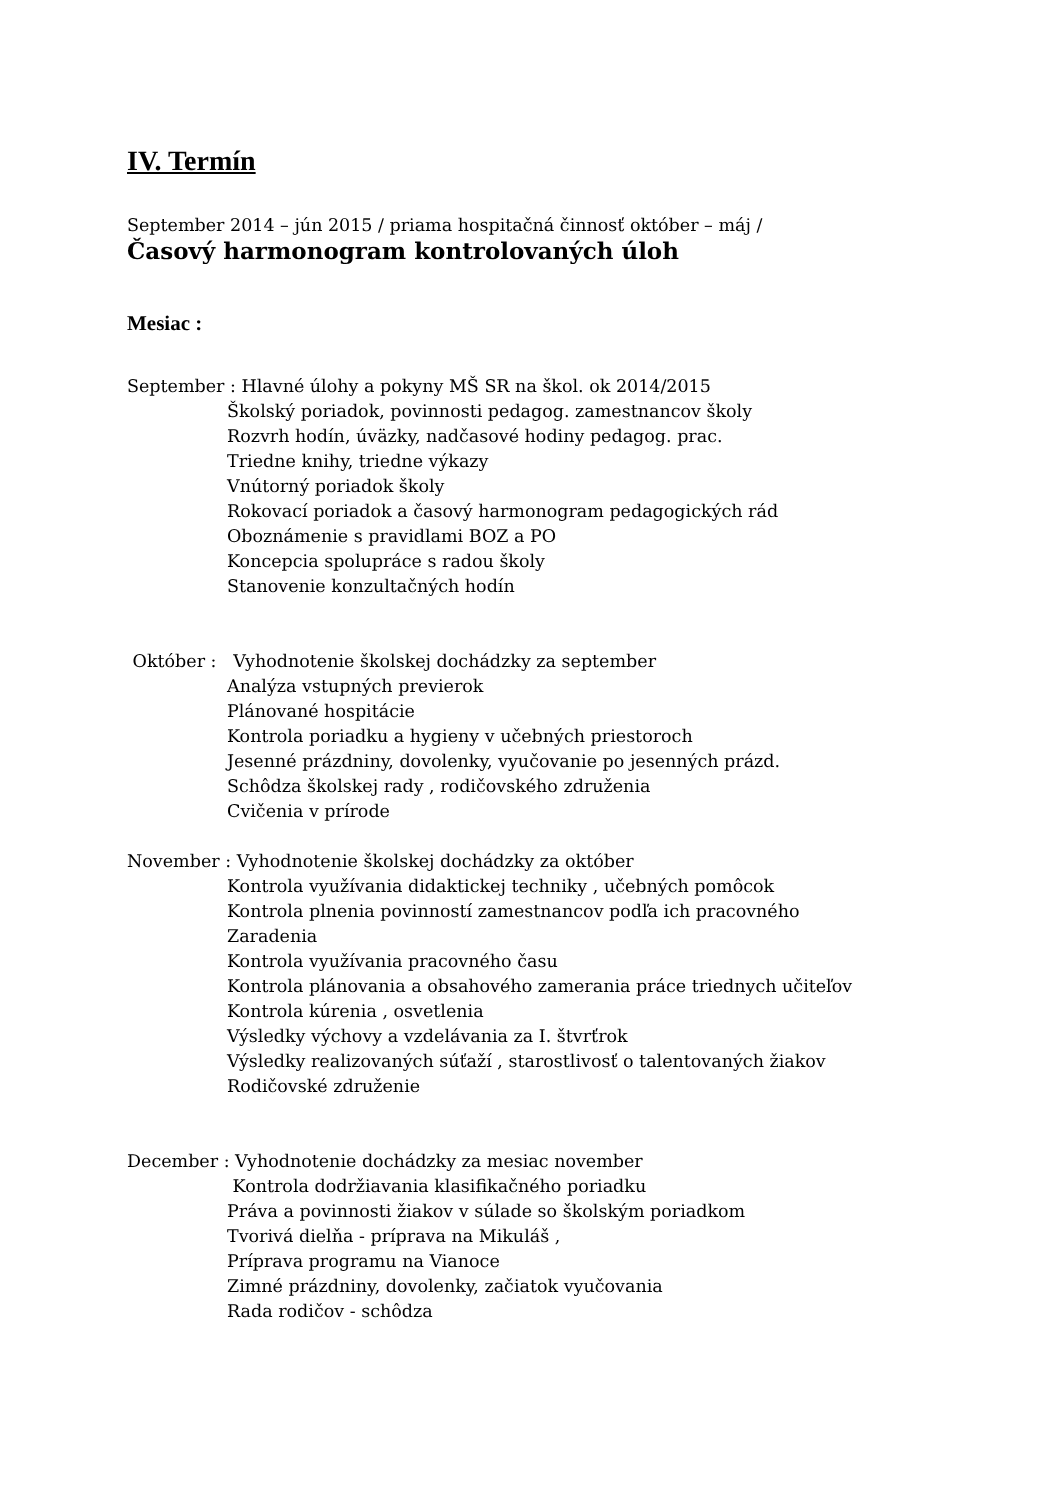IV. Termín
September 2014 – jún 2015 / priama hospitačná činnosť október – máj /
Časový harmonogram kontrolovaných úloh
Mesiac :
September : Hlavné úlohy a pokyny MŠ SR na škol. ok 2014/2015
Školský poriadok, povinnosti pedagog. zamestnancov školy
Rozvrh hodín, úväzky, nadčasové hodiny pedagog. prac.
Triedne knihy, triedne výkazy
Vnútorný poriadok školy
Rokovací poriadok a časový harmonogram pedagogických rád
Oboznámenie s pravidlami BOZ a PO
Koncepcia spolupráce s radou školy
Stanovenie konzultačných hodín
Október : Vyhodnotenie školskej dochádzky za september
Analýza vstupných previerok
Plánované hospitácie
Kontrola poriadku a hygieny v učebných priestoroch
Jesenné prázdniny, dovolenky, vyučovanie po jesenných prázd.
Schôdza školskej rady , rodičovského združenia
Cvičenia v prírode
November : Vyhodnotenie školskej dochádzky za október
Kontrola využívania didaktickej techniky , učebných pomôcok
Kontrola plnenia povinností zamestnancov podľa ich pracovného
Zaradenia
Kontrola využívania pracovného času
Kontrola plánovania a obsahového zamerania práce triednych učiteľov
Kontrola kúrenia , osvetlenia
Výsledky výchovy a vzdelávania za I. štvrťrok
Výsledky realizovaných súťaží , starostlivosť o talentovaných žiakov
Rodičovské združenie
December : Vyhodnotenie dochádzky za mesiac november
Kontrola dodržiavania klasifikačného poriadku
Práva a povinnosti žiakov v súlade so školským poriadkom
Tvorivá dielňa - príprava na Mikuláš ,
Príprava programu na Vianoce
Zimné prázdniny, dovolenky, začiatok vyučovania
Rada rodičov - schôdza